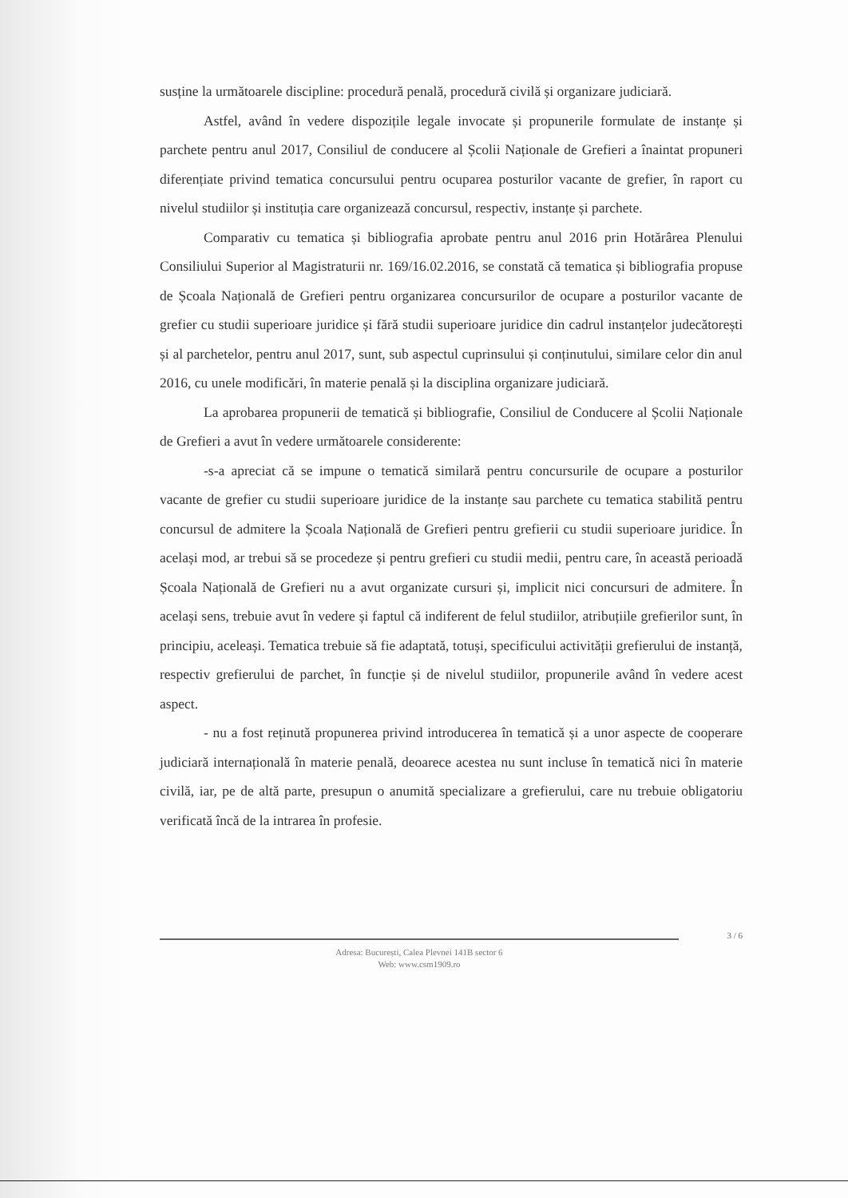susține la următoarele discipline: procedură penală, procedură civilă și organizare judiciară.
Astfel, având în vedere dispozițile legale invocate și propunerile formulate de instanțe și parchete pentru anul 2017, Consiliul de conducere al Școlii Naționale de Grefieri a înaintat propuneri diferențiate privind tematica concursului pentru ocuparea posturilor vacante de grefier, în raport cu nivelul studiilor și instituția care organizează concursul, respectiv, instanțe și parchete.
Comparativ cu tematica și bibliografia aprobate pentru anul 2016 prin Hotărârea Plenului Consiliului Superior al Magistraturii nr. 169/16.02.2016, se constată că tematica și bibliografia propuse de Școala Națională de Grefieri pentru organizarea concursurilor de ocupare a posturilor vacante de grefier cu studii superioare juridice și fără studii superioare juridice din cadrul instanțelor judecătorești și al parchetelor, pentru anul 2017, sunt, sub aspectul cuprinsului și conținutului, similare celor din anul 2016, cu unele modificări, în materie penală și la disciplina organizare judiciară.
La aprobarea propunerii de tematică și bibliografie, Consiliul de Conducere al Școlii Naționale de Grefieri a avut în vedere următoarele considerente:
-s-a apreciat că se impune o tematică similară pentru concursurile de ocupare a posturilor vacante de grefier cu studii superioare juridice de la instanțe sau parchete cu tematica stabilită pentru concursul de admitere la Școala Națională de Grefieri pentru grefierii cu studii superioare juridice. În același mod, ar trebui să se procedeze și pentru grefieri cu studii medii, pentru care, în această perioadă Școala Națională de Grefieri nu a avut organizate cursuri și, implicit nici concursuri de admitere. În același sens, trebuie avut în vedere și faptul că indiferent de felul studiilor, atribuțiile grefierilor sunt, în principiu, aceleași. Tematica trebuie să fie adaptată, totuși, specificului activității grefierului de instanță, respectiv grefierului de parchet, în funcție și de nivelul studiilor, propunerile având în vedere acest aspect.
- nu a fost reținută propunerea privind introducerea în tematică și a unor aspecte de cooperare judiciară internațională în materie penală, deoarece acestea nu sunt incluse în tematică nici în materie civilă, iar, pe de altă parte, presupun o anumită specializare a grefierului, care nu trebuie obligatoriu verificată încă de la intrarea în profesie.
3 / 6
Adresa: București, Calea Plevnei 141B sector 6
Web: www.csm1909.ro